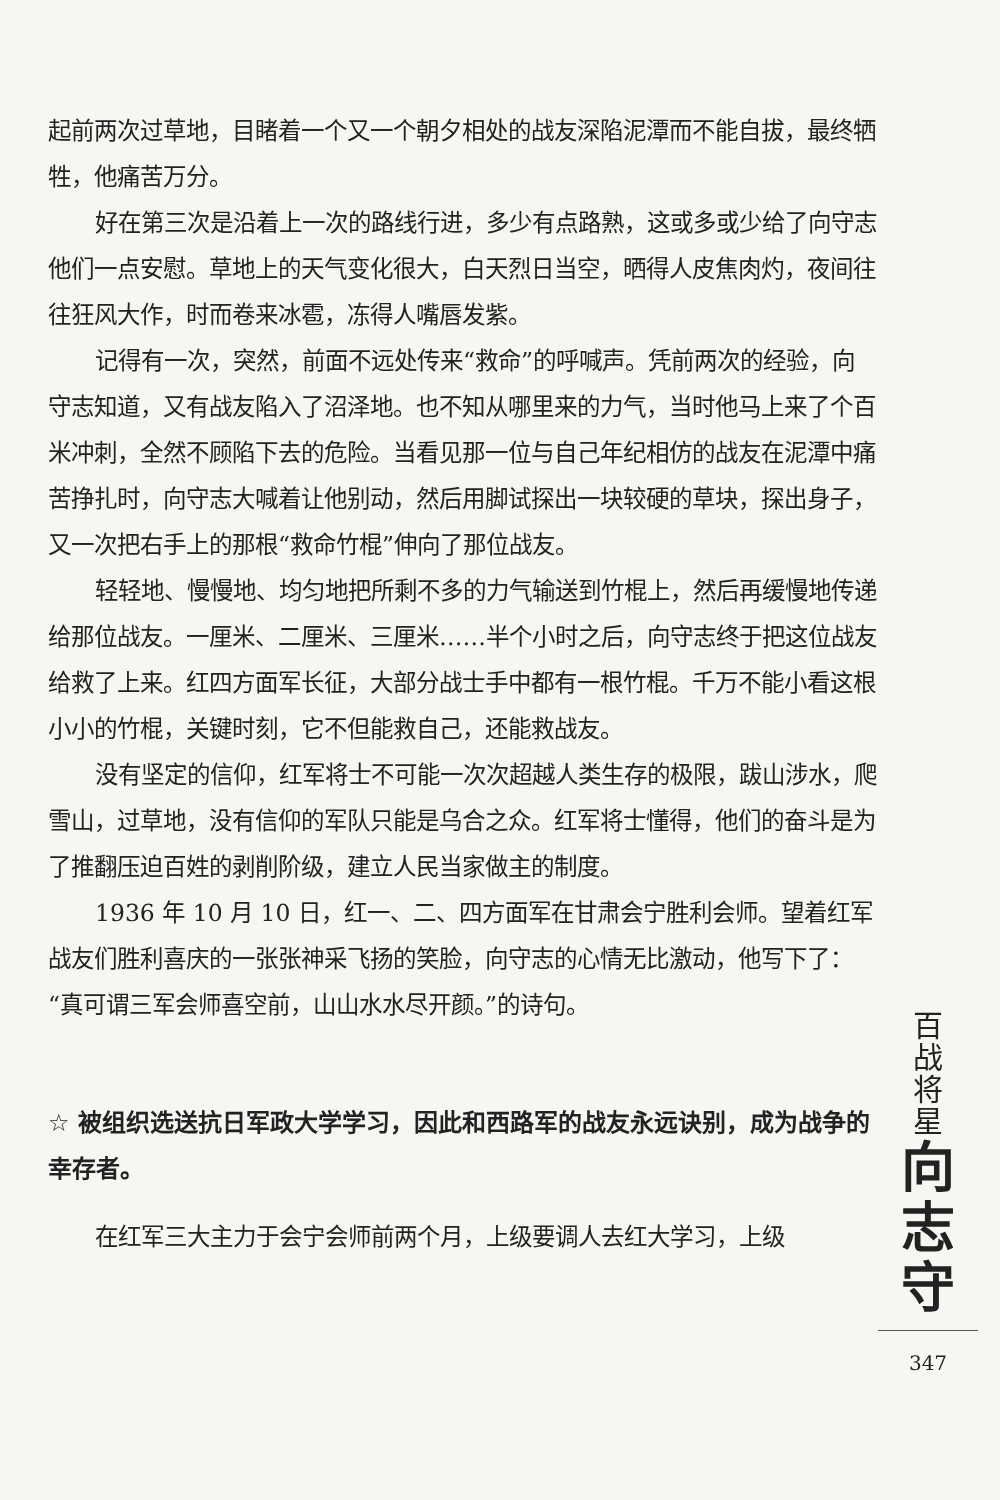起前两次过草地，目睹着一个又一个朝夕相处的战友深陷泥潭而不能自拔，最终牺牲，他痛苦万分。
好在第三次是沿着上一次的路线行进，多少有点路熟，这或多或少给了向守志他们一点安慰。草地上的天气变化很大，白天烈日当空，晒得人皮焦肉灼，夜间往往狂风大作，时而卷来冰雹，冻得人嘴唇发紫。
记得有一次，突然，前面不远处传来“救命”的呼喊声。凭前两次的经验，向守志知道，又有战友陷入了沼泽地。也不知从哪里来的力气，当时他马上来了个百米冲刺，全然不顾陷下去的危险。当看见那一位与自己年纪相仿的战友在泥潭中痛苦挣扎时，向守志大喊着让他别动，然后用脚试探出一块较硬的草块，探出身子，又一次把右手上的那根“救命竹棍”伸向了那位战友。
轻轻地、慢慢地、均匀地把所剩不多的力气输送到竹棍上，然后再缓慢地传递给那位战友。一厘米、二厘米、三厘米……半个小时之后，向守志终于把这位战友给救了上来。红四方面军长征，大部分战士手中都有一根竹棍。千万不能小看这根小小的竹棍，关键时刻，它不但能救自己，还能救战友。
没有坚定的信仰，红军将士不可能一次次超越人类生存的极限，跋山涉水，爬雪山，过草地，没有信仰的军队只能是乌合之众。红军将士懂得，他们的奋斗是为了推翻压迫百姓的剥削阶级，建立人民当家做主的制度。
1936 年 10 月 10 日，红一、二、四方面军在甘肃会宁胜利会师。望着红军战友们胜利喜庆的一张张神采飞扬的笑脸，向守志的心情无比激动，他写下了：“真可谓三军会师喜空前，山山水水尽开颜。”的诗句。
☆ 被组织选送抗日军政大学学习，因此和西路军的战友永远诀别，成为战争的幸存者。
在红军三大主力于会宁会师前两个月，上级要调人去红大学习，上级
百
战
将
星
向
志
守
347